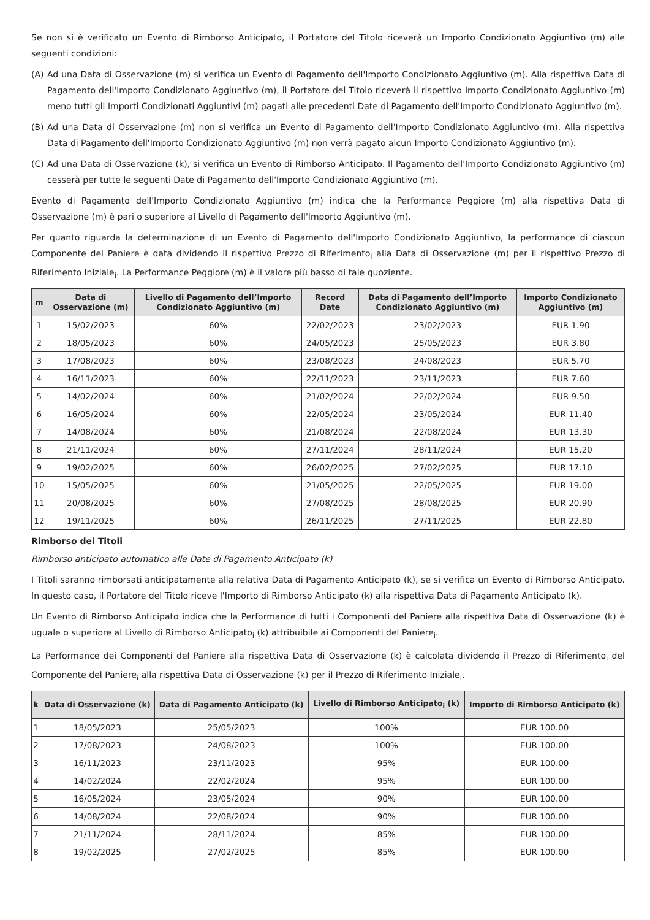Se non si è verificato un Evento di Rimborso Anticipato, il Portatore del Titolo riceverà un Importo Condizionato Aggiuntivo (m) alle seguenti condizioni:
(A) Ad una Data di Osservazione (m) si verifica un Evento di Pagamento dell'Importo Condizionato Aggiuntivo (m). Alla rispettiva Data di Pagamento dell'Importo Condizionato Aggiuntivo (m), il Portatore del Titolo riceverà il rispettivo Importo Condizionato Aggiuntivo (m) meno tutti gli Importi Condizionati Aggiuntivi (m) pagati alle precedenti Date di Pagamento dell'Importo Condizionato Aggiuntivo (m).
(B) Ad una Data di Osservazione (m) non si verifica un Evento di Pagamento dell'Importo Condizionato Aggiuntivo (m). Alla rispettiva Data di Pagamento dell'Importo Condizionato Aggiuntivo (m) non verrà pagato alcun Importo Condizionato Aggiuntivo (m).
(C) Ad una Data di Osservazione (k), si verifica un Evento di Rimborso Anticipato. Il Pagamento dell'Importo Condizionato Aggiuntivo (m) cesserà per tutte le seguenti Date di Pagamento dell'Importo Condizionato Aggiuntivo (m).
Evento di Pagamento dell'Importo Condizionato Aggiuntivo (m) indica che la Performance Peggiore (m) alla rispettiva Data di Osservazione (m) è pari o superiore al Livello di Pagamento dell'Importo Aggiuntivo (m).
Per quanto riguarda la determinazione di un Evento di Pagamento dell'Importo Condizionato Aggiuntivo, la performance di ciascun Componente del Paniere è data dividendo il rispettivo Prezzo di Riferimento<sub>i</sub> alla Data di Osservazione (m) per il rispettivo Prezzo di Riferimento Iniziale<sub>i</sub>. La Performance Peggiore (m) è il valore più basso di tale quoziente.
| m | Data di Osservazione (m) | Livello di Pagamento dell’Importo Condizionato Aggiuntivo (m) | Record Date | Data di Pagamento dell’Importo Condizionato Aggiuntivo (m) | Importo Condizionato Aggiuntivo (m) |
| --- | --- | --- | --- | --- | --- |
| 1 | 15/02/2023 | 60% | 22/02/2023 | 23/02/2023 | EUR 1.90 |
| 2 | 18/05/2023 | 60% | 24/05/2023 | 25/05/2023 | EUR 3.80 |
| 3 | 17/08/2023 | 60% | 23/08/2023 | 24/08/2023 | EUR 5.70 |
| 4 | 16/11/2023 | 60% | 22/11/2023 | 23/11/2023 | EUR 7.60 |
| 5 | 14/02/2024 | 60% | 21/02/2024 | 22/02/2024 | EUR 9.50 |
| 6 | 16/05/2024 | 60% | 22/05/2024 | 23/05/2024 | EUR 11.40 |
| 7 | 14/08/2024 | 60% | 21/08/2024 | 22/08/2024 | EUR 13.30 |
| 8 | 21/11/2024 | 60% | 27/11/2024 | 28/11/2024 | EUR 15.20 |
| 9 | 19/02/2025 | 60% | 26/02/2025 | 27/02/2025 | EUR 17.10 |
| 10 | 15/05/2025 | 60% | 21/05/2025 | 22/05/2025 | EUR 19.00 |
| 11 | 20/08/2025 | 60% | 27/08/2025 | 28/08/2025 | EUR 20.90 |
| 12 | 19/11/2025 | 60% | 26/11/2025 | 27/11/2025 | EUR 22.80 |
Rimborso dei Titoli
Rimborso anticipato automatico alle Date di Pagamento Anticipato (k)
I Titoli saranno rimborsati anticipatamente alla relativa Data di Pagamento Anticipato (k), se si verifica un Evento di Rimborso Anticipato. In questo caso, il Portatore del Titolo riceve l'Importo di Rimborso Anticipato (k) alla rispettiva Data di Pagamento Anticipato (k).
Un Evento di Rimborso Anticipato indica che la Performance di tutti i Componenti del Paniere alla rispettiva Data di Osservazione (k) è uguale o superiore al Livello di Rimborso Anticipato<sub>i</sub> (k) attribuibile ai Componenti del Paniere<sub>i</sub>.
La Performance dei Componenti del Paniere alla rispettiva Data di Osservazione (k) è calcolata dividendo il Prezzo di Riferimento<sub>i</sub> del Componente del Paniere<sub>i</sub> alla rispettiva Data di Osservazione (k) per il Prezzo di Riferimento Iniziale<sub>i</sub>.
| k | Data di Osservazione (k) | Data di Pagamento Anticipato (k) | Livello di Rimborso Anticipato<sub>i</sub> (k) | Importo di Rimborso Anticipato (k) |
| --- | --- | --- | --- | --- |
| 1 | 18/05/2023 | 25/05/2023 | 100% | EUR 100.00 |
| 2 | 17/08/2023 | 24/08/2023 | 100% | EUR 100.00 |
| 3 | 16/11/2023 | 23/11/2023 | 95% | EUR 100.00 |
| 4 | 14/02/2024 | 22/02/2024 | 95% | EUR 100.00 |
| 5 | 16/05/2024 | 23/05/2024 | 90% | EUR 100.00 |
| 6 | 14/08/2024 | 22/08/2024 | 90% | EUR 100.00 |
| 7 | 21/11/2024 | 28/11/2024 | 85% | EUR 100.00 |
| 8 | 19/02/2025 | 27/02/2025 | 85% | EUR 100.00 |